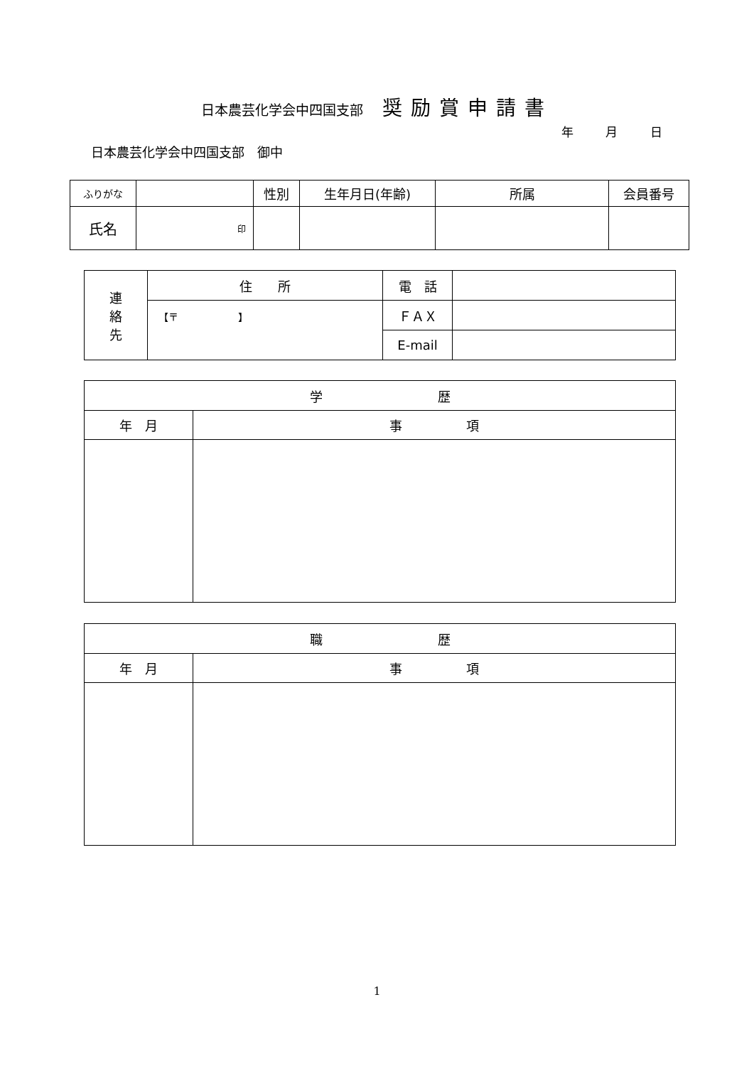日本農芸化学会中四国支部 奨励賞申請書
年 月 日
日本農芸化学会中四国支部　御中
| ふりがな | | 性別 | 生年月日(年齢) | 所属 | 会員番号 |
| 氏名 | 印 | | | | |
| 連 絡 先 | 住 所 | 電 話 | |
| | 【〒 】 | ＦＡＸ | |
| | | E-mail | |
| 学 歴 | |
| --- | --- |
| 年 月 | 事 項 |
| 職 歴 | |
| --- | --- |
| 年 月 | 事 項 |
1